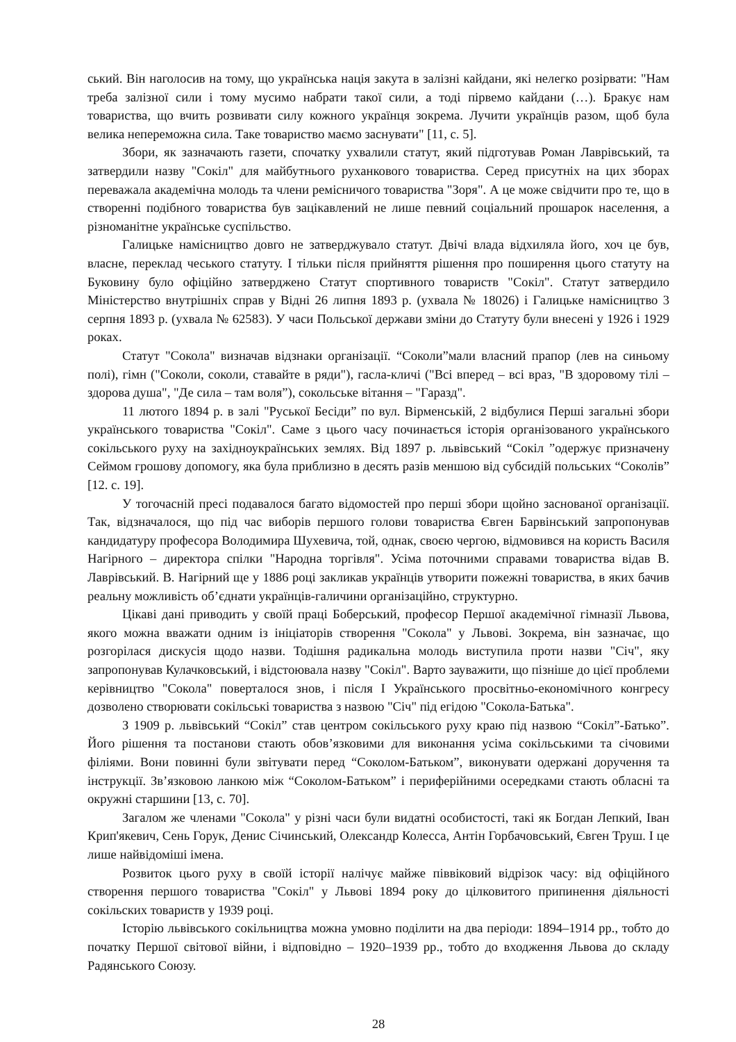ський. Він наголосив на тому, що українська нація закута в залізні кайдани, які нелегко розірвати: "Нам треба залізної сили і тому мусимо набрати такої сили, а тоді пірвемо кайдани (…). Бракує нам товариства, що вчить розвивати силу кожного українця зокрема. Лучити українців разом, щоб була велика непереможна сила. Таке товариство маємо заснувати" [11, с. 5].
Збори, як зазначають газети, спочатку ухвалили статут, який підготував Роман Лаврівський, та затвердили назву "Сокіл" для майбутнього руханкового товариства. Серед присутніх на цих зборах переважала академічна молодь та члени ремісничого товариства "Зоря". А це може свідчити про те, що в створенні подібного товариства був зацікавлений не лише певний соціальний прошарок населення, а різноманітне українське суспільство.
Галицьке намісництво довго не затверджувало статут. Двічі влада відхиляла його, хоч це був, власне, переклад чеського статуту. І тільки після прийняття рішення про поширення цього статуту на Буковину було офіційно затверджено Статут спортивного товариств "Сокіл". Статут затвердило Міністерство внутрішніх справ у Відні 26 липня 1893 р. (ухвала № 18026) і Галицьке намісництво 3 серпня 1893 р. (ухвала № 62583). У часи Польської держави зміни до Статуту були внесені у 1926 і 1929 роках.
Статут "Сокола" визначав відзнаки організації. “Соколи”мали власний прапор (лев на синьому полі), гімн ("Соколи, соколи, ставайте в ряди"), гасла-кличі ("Всі вперед – всі враз, "В здоровому тілі – здорова душа", "Де сила – там воля”), сокольське вітання – "Гаразд".
11 лютого 1894 р. в залі "Руської Бесіди” по вул. Вірменській, 2 відбулися Перші загальні збори українського товариства "Сокіл". Саме з цього часу починається історія організованого українського сокільського руху на західноукраїнських землях. Від 1897 р. львівський “Сокіл ”одержує призначену Сеймом грошову допомогу, яка була приблизно в десять разів меншою від субсидій польських “Соколів” [12. с. 19].
У тогочасній пресі подавалося багато відомостей про перші збори щойно заснованої організації. Так, відзначалося, що під час виборів першого голови товариства Євген Барвінський запропонував кандидатуру професора Володимира Шухевича, той, однак, своєю чергою, відмовився на користь Василя Нагірного – директора спілки "Народна торгівля". Усіма поточними справами товариства відав В. Лаврівський. В. Нагірний ще у 1886 році закликав українців утворити пожежні товариства, в яких бачив реальну можливість об’єднати українців-галичини організаційно, структурно.
Цікаві дані приводить у своїй праці Боберський, професор Першої академічної гімназії Львова, якого можна вважати одним із ініціаторів створення "Сокола" у Львові. Зокрема, він зазначає, що розгорілася дискусія щодо назви. Тодішня радикальна молодь виступила проти назви "Січ", яку запропонував Кулачковський, і відстоювала назву "Сокіл". Варто зауважити, що пізніше до цієї проблеми керівництво "Сокола" поверталося знов, і після І Українського просвітньо-економічного конгресу дозволено створювати сокільські товариства з назвою "Січ" під егідою "Сокола-Батька".
З 1909 р. львівський “Сокіл” став центром сокільського руху краю під назвою “Сокіл”-Батько”. Його рішення та постанови стають обов’язковими для виконання усіма сокільськими та січовими філіями. Вони повинні були звітувати перед “Соколом-Батьком”, виконувати одержані доручення та інструкції. Зв’язковою ланкою між “Соколом-Батьком” і периферійними осередками стають обласні та окружні старшини [13, с. 70].
Загалом же членами "Сокола" у різні часи були видатні особистості, такі як Богдан Лепкий, Іван Крип'якевич, Сень Горук, Денис Січинський, Олександр Колесса, Антін Горбачовський, Євген Труш. І це лише найвідоміші імена.
Розвиток цього руху в своїй історії налічує майже піввіковий відрізок часу: від офіційного створення першого товариства "Сокіл" у Львові 1894 року до цілковитого припинення діяльності сокільских товариств у 1939 році.
Історію львівського сокільництва можна умовно поділити на два періоди: 1894–1914 рр., тобто до початку Першої світової війни, і відповідно – 1920–1939 рр., тобто до входження Львова до складу Радянського Союзу.
28